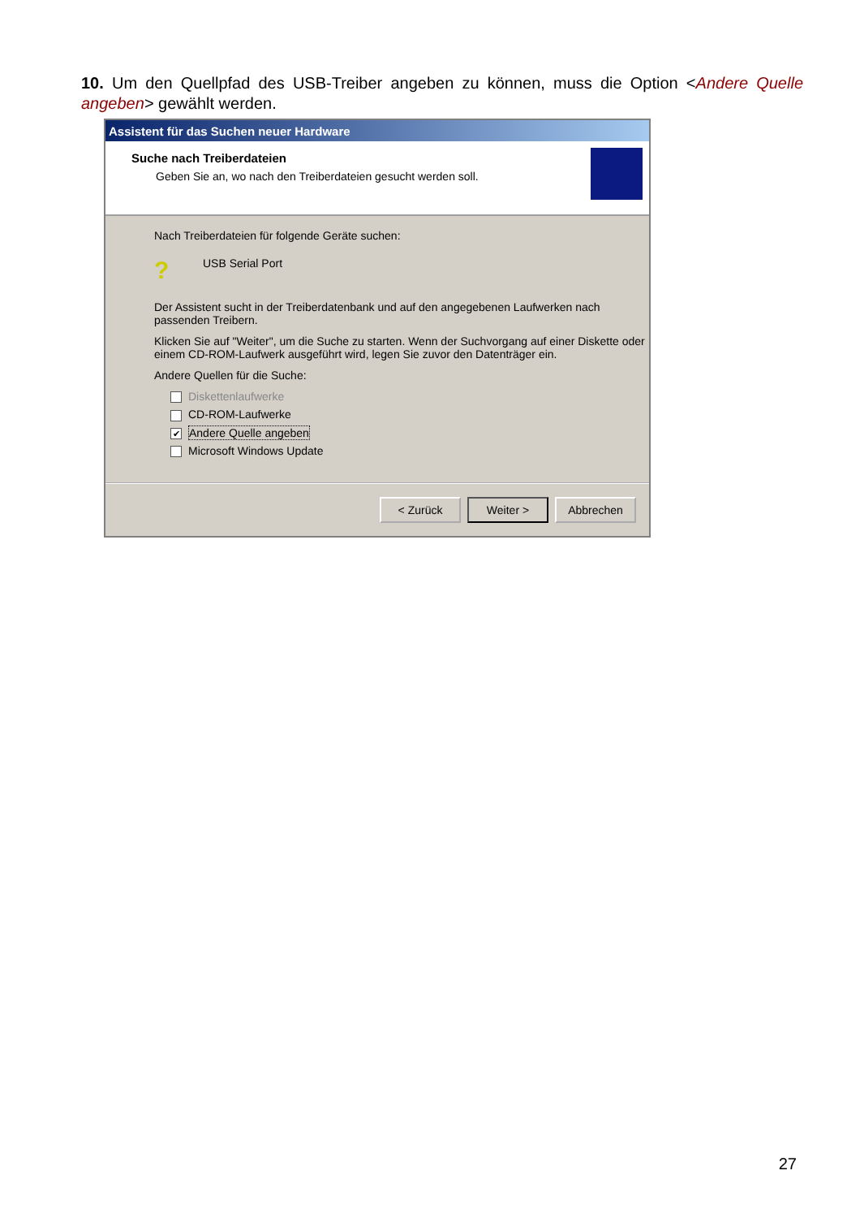10. Um den Quellpfad des USB-Treiber angeben zu können, muss die Option <Andere Quelle angeben> gewählt werden.
Assistent für das Suchen neuer Hardware
Suche nach Treiberdateien
Geben Sie an, wo nach den Treiberdateien gesucht werden soll.
Nach Treiberdateien für folgende Geräte suchen:
? USB Serial Port
Der Assistent sucht in der Treiberdatenbank und auf den angegebenen Laufwerken nach passenden Treibern.
Klicken Sie auf "Weiter", um die Suche zu starten. Wenn der Suchvorgang auf einer Diskette oder einem CD-ROM-Laufwerk ausgeführt wird, legen Sie zuvor den Datenträger ein.
Andere Quellen für die Suche:
Diskettenlaufwerke
CD-ROM-Laufwerke
✔ Andere Quelle angeben
Microsoft Windows Update
< Zurück Weiter > Abbrechen
27